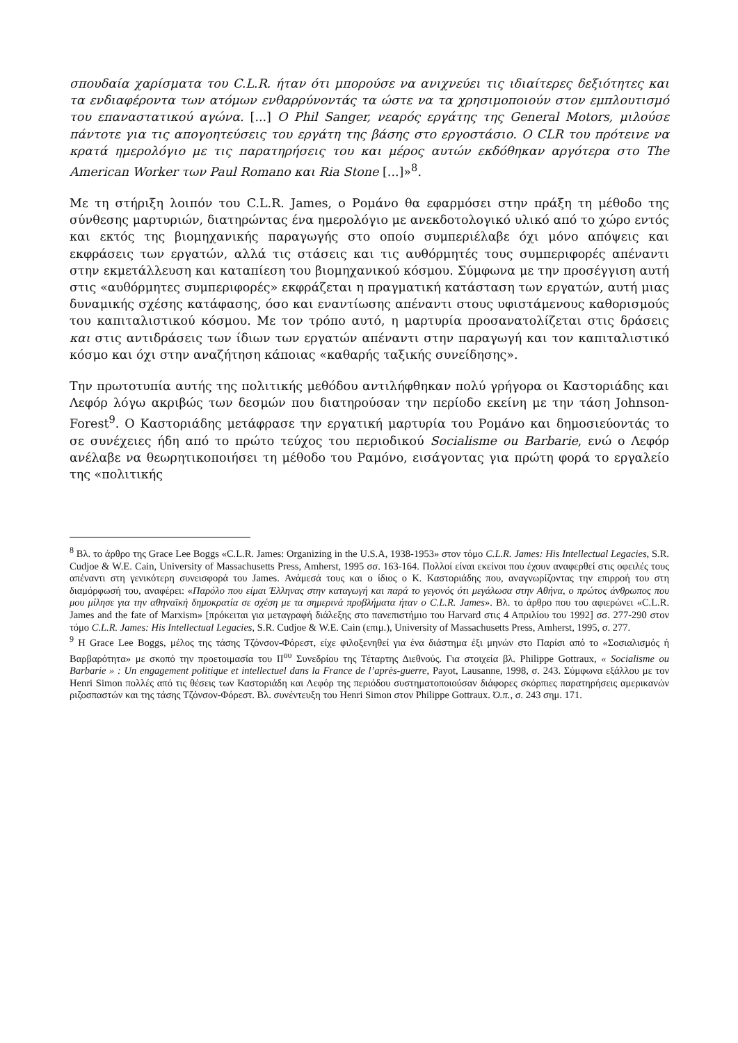σπουδαία χαρίσματα του C.L.R. ήταν ότι μπορούσε να ανιχνεύει τις ιδιαίτερες δεξιότητες και τα ενδιαφέροντα των ατόμων ενθαρρύνοντάς τα ώστε να τα χρησιμοποιούν στον εμπλουτισμό του επαναστατικού αγώνα. [...] O Phil Sanger, νεαρός εργάτης της General Motors, μιλούσε πάντοτε για τις απογοητεύσεις του εργάτη της βάσης στο εργοστάσιο. O CLR του πρότεινε να κρατά ημερολόγιο με τις παρατηρήσεις του και μέρος αυτών εκδόθηκαν αργότερα στο The American Worker των Paul Romano και Ria Stone [...]»<sup>8</sup>.
Με τη στήριξη λοιπόν του C.L.R. James, ο Ρομάνο θα εφαρμόσει στην πράξη τη μέθοδο της σύνθεσης μαρτυριών, διατηρώντας ένα ημερολόγιο με ανεκδοτολογικό υλικό από το χώρο εντός και εκτός της βιομηχανικής παραγωγής στο οποίο συμπεριέλαβε όχι μόνο απόψεις και εκφράσεις των εργατών, αλλά τις στάσεις και τις αυθόρμητές τους συμπεριφορές απέναντι στην εκμετάλλευση και καταπίεση του βιομηχανικού κόσμου. Σύμφωνα με την προσέγγιση αυτή στις «αυθόρμητες συμπεριφορές» εκφράζεται η πραγματική κατάσταση των εργατών, αυτή μιας δυναμικής σχέσης κατάφασης, όσο και εναντίωσης απέναντι στους υφιστάμενους καθορισμούς του καπιταλιστικού κόσμου. Με τον τρόπο αυτό, η μαρτυρία προσανατολίζεται στις δράσεις και στις αντιδράσεις των ίδιων των εργατών απέναντι στην παραγωγή και τον καπιταλιστικό κόσμο και όχι στην αναζήτηση κάποιας «καθαρής ταξικής συνείδησης».
Την πρωτοτυπία αυτής της πολιτικής μεθόδου αντιλήφθηκαν πολύ γρήγορα οι Καστοριάδης και Λεφόρ λόγω ακριβώς των δεσμών που διατηρούσαν την περίοδο εκείνη με την τάση Johnson-Forest<sup>9</sup>. Ο Καστοριάδης μετάφρασε την εργατική μαρτυρία του Ρομάνο και δημοσιεύοντάς το σε συνέχειες ήδη από το πρώτο τεύχος του περιοδικού Socialisme ou Barbarie, ενώ ο Λεφόρ ανέλαβε να θεωρητικοποιήσει τη μέθοδο του Ραμόνο, εισάγοντας για πρώτη φορά το εργαλείο της «πολιτικής
<sup>8</sup> Βλ. το άρθρο της Grace Lee Boggs «C.L.R. James: Organizing in the U.S.A, 1938-1953» στον τόμο C.L.R. James: His Intellectual Legacies, S.R. Cudjoe & W.E. Cain, University of Massachusetts Press, Amherst, 1995 σσ. 163-164. Πολλοί είναι εκείνοι που έχουν αναφερθεί στις οφειλές τους απέναντι στη γενικότερη συνεισφορά του James. Ανάμεσά τους και ο ίδιος ο Κ. Καστοριάδης που, αναγνωρίζοντας την επιρροή του στη διαμόρφωσή του, αναφέρει: «Παρόλο που είμαι Έλληνας στην καταγωγή και παρά το γεγονός ότι μεγάλωσα στην Αθήνα, ο πρώτος άνθρωπος που μου μίλησε για την αθηναϊκή δημοκρατία σε σχέση με τα σημερινά προβλήματα ήταν ο C.L.R. James». Βλ. το άρθρο που του αφιερώνει «C.L.R. James and the fate of Marxism» [πρόκειται για μεταγραφή διάλεξης στο πανεπιστήμιο του Harvard στις 4 Απριλίου του 1992] σσ. 277-290 στον τόμο C.L.R. James: His Intellectual Legacies, S.R. Cudjoe & W.E. Cain (επιμ.), University of Massachusetts Press, Amherst, 1995, σ. 277.
<sup>9</sup> Η Grace Lee Boggs, μέλος της τάσης Τζόνσον-Φόρεστ, είχε φιλοξενηθεί για ένα διάστημα έξι μηνών στο Παρίσι από το «Σοσιαλισμός ή Βαρβαρότητα» με σκοπό την προετοιμασία του ΙΙ<sup>ου</sup> Συνεδρίου της Τέταρτης Διεθνούς. Για στοιχεία βλ. Philippe Gottraux, « Socialisme ou Barbarie » : Un engagement politique et intellectuel dans la France de l’après-guerre, Payot, Lausanne, 1998, σ. 243. Σύμφωνα εξάλλου με τον Henri Simon πολλές από τις θέσεις των Καστοριάδη και Λεφόρ της περιόδου συστηματοποιούσαν διάφορες σκόρπιες παρατηρήσεις αμερικανών ριζοσπαστών και της τάσης Τζόνσον-Φόρεστ. Βλ. συνέντευξη του Henri Simon στον Philippe Gottraux. Ό.π., σ. 243 σημ. 171.